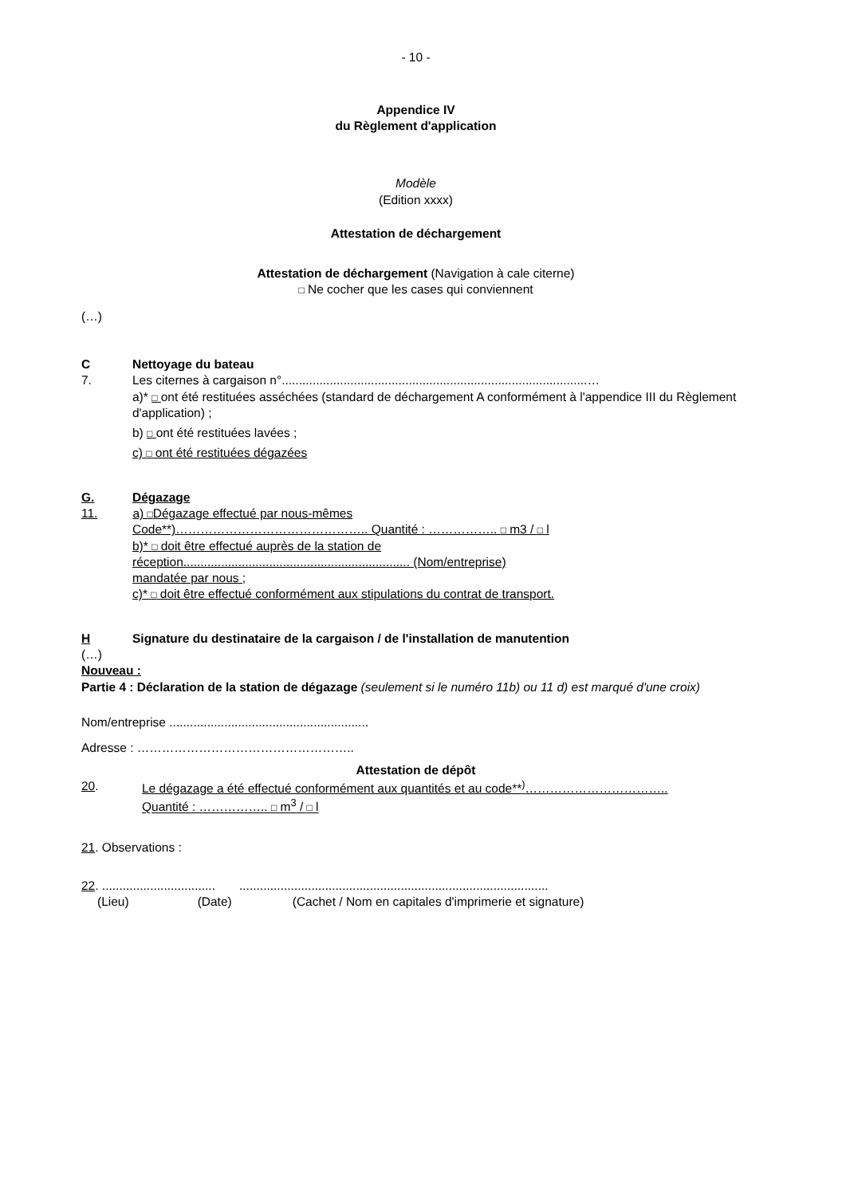- 10 -
Appendice IV
du Règlement d'application
Modèle
(Edition xxxx)
Attestation de déchargement
Attestation de déchargement (Navigation à cale citerne)
□ Ne cocher que les cases qui conviennent
(…)
C Nettoyage du bateau
7. Les citernes à cargaison n°.........................................................................................…
a)* □ ont été restituées asséchées (standard de déchargement A conformément à l'appendice III du Règlement d'application) ;
b) □ ont été restituées lavées ;
c) □ ont été restituées dégazées
G. Dégazage
11. a) □Dégazage effectué par nous-mêmes
Code**)……………………………………….. Quantité : …………….. □ m3 / □ l
b)* □ doit être effectué auprès de la station de
réception.................................................................. (Nom/entreprise)
mandatée par nous ;
c)* □ doit être effectué conformément aux stipulations du contrat de transport.
H Signature du destinataire de la cargaison / de l'installation de manutention
(…)
Nouveau :
Partie 4 : Déclaration de la station de dégazage (seulement si le numéro 11b) ou 11 d) est marqué d'une croix)
Nom/entreprise ..........................................................
Adresse : ……………………………………………..
Attestation de dépôt
20. Le dégazage a été effectué conformément aux quantités et au code**<sup>)</sup>……………………………..
Quantité : …………….. □ m<sup>3</sup> / □ l
21. Observations :
22. ................................. ..........................................................................................
(Lieu) (Date) (Cachet / Nom en capitales d'imprimerie et signature)